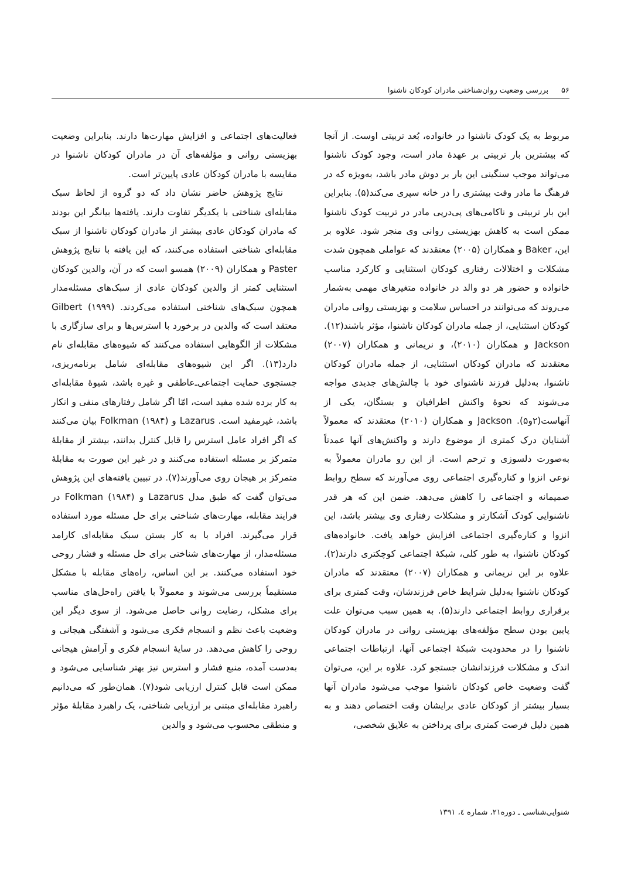۵۶ بررسی وضعیت روان‌شناختی مادران کودکان ناشنوا
مربوط به یک کودک ناشنوا در خانواده، بُعد تربیتی اوست. از آنجا که بیشترین بار تربیتی بر عهدهٔ مادر است، وجود کودک ناشنوا می‌تواند موجب سنگینی این بار بر دوش مادر باشد، به‌ویژه که در فرهنگ ما مادر وقت بیشتری را در خانه سپری می‌کند(۵). بنابراین این بار تربیتی و ناکامی‌های پی‌درپی مادر در تربیت کودک ناشنوا ممکن است به کاهش بهزیستی روانی وی منجر شود. علاوه بر این، Baker و همکاران (۲۰۰۵) معتقدند که عواملی همچون شدت مشکلات و اختلالات رفتاری کودکان استثنایی و کارکرد مناسب خانواده و حضور هر دو والد در خانواده متغیرهای مهمی به‌شمار می‌روند که می‌توانند در احساس سلامت و بهزیستی روانی مادران کودکان استثنایی، از جمله مادران کودکان ناشنوا، مؤثر باشند(۱۲). Jackson و همکاران (۲۰۱۰)، و نریمانی و همکاران (۲۰۰۷) معتقدند که مادران کودکان استثنایی، از جمله مادران کودکان ناشنوا، به‌دلیل فرزند ناشنوای خود با چالش‌های جدیدی مواجه می‌شوند که نحوهٔ واکنش اطرافیان و بستگان، یکی از آنهاست(۲و۵). Jackson و همکاران (۲۰۱۰) معتقدند که معمولاً آشنایان درک کمتری از موضوع دارند و واکنش‌های آنها عمدتاً به‌صورت دلسوزی و ترحم است. از این رو مادران معمولاً به نوعی انزوا و کناره‌گیری اجتماعی روی می‌آورند که سطح روابط صمیمانه و اجتماعی را کاهش می‌دهد. ضمن این که هر قدر ناشنوایی کودک آشکارتر و مشکلات رفتاری وی بیشتر باشد، این انزوا و کناره‌گیری اجتماعی افزایش خواهد یافت. خانواده‌های کودکان ناشنوا، به طور کلی، شبکهٔ اجتماعی کوچکتری دارند(۲). علاوه بر این نریمانی و همکاران (۲۰۰۷) معتقدند که مادران کودکان ناشنوا به‌دلیل شرایط خاص فرزندشان، وقت کمتری برای برقراری روابط اجتماعی دارند(۵). به همین سبب می‌توان علت پایین بودن سطح مؤلفه‌های بهزیستی روانی در مادران کودکان ناشنوا را در محدودیت شبکهٔ اجتماعی آنها، ارتباطات اجتماعی اندک و مشکلات فرزندانشان جستجو کرد. علاوه بر این، می‌توان گفت وضعیت خاص کودکان ناشنوا موجب می‌شود مادران آنها بسیار بیشتر از کودکان عادی برایشان وقت اختصاص دهند و به همین دلیل فرصت کمتری برای پرداختن به علایق شخصی،
فعالیت‌های اجتماعی و افزایش مهارت‌ها دارند. بنابراین وضعیت بهزیستی روانی و مؤلفه‌های آن در مادران کودکان ناشنوا در مقایسه با مادران کودکان عادی پایین‌تر است.
نتایج پژوهش حاضر نشان داد که دو گروه از لحاظ سبک مقابله‌ای شناختی با یکدیگر تفاوت دارند. یافته‌ها بیانگر این بودند که مادران کودکان عادی بیشتر از مادران کودکان ناشنوا از سبک مقابله‌ای شناختی استفاده می‌کنند، که این یافته با نتایج پژوهش Paster و همکاران (۲۰۰۹) همسو است که در آن، والدین کودکان استثنایی کمتر از والدین کودکان عادی از سبک‌های مسئله‌مدار همچون سبک‌های شناختی استفاده می‌کردند. Gilbert (۱۹۹۹) معتقد است که والدین در برخورد با استرس‌ها و برای سازگاری با مشکلات از الگوهایی استفاده می‌کنند که شیوه‌های مقابله‌ای نام دارد(۱۳). اگر این شیوه‌های مقابله‌ای شامل برنامه‌ریزی، جستجوی حمایت اجتماعی‌ـ‌عاطفی و غیره باشد، شیوهٔ مقابله‌ای به کار برده شده مفید است، امّا اگر شامل رفتارهای منفی و انکار باشد، غیرمفید است. Lazarus و Folkman (۱۹۸۴) بیان می‌کنند که اگر افراد عامل استرس را قابل کنترل بدانند، بیشتر از مقابلهٔ متمرکز بر مسئله استفاده می‌کنند و در غیر این صورت به مقابلهٔ متمرکز بر هیجان روی می‌آورند(۷). در تبیین یافته‌های این پژوهش می‌توان گفت که طبق مدل Lazarus و Folkman (۱۹۸۴) در فرایند مقابله، مهارت‌های شناختی برای حل مسئله مورد استفاده قرار می‌گیرند. افراد با به کار بستن سبک مقابله‌ای کارامد مسئله‌مدار، از مهارت‌های شناختی برای حل مسئله و فشار روحی خود استفاده می‌کنند. بر این اساس، راه‌های مقابله با مشکل مستقیماً بررسی می‌شوند و معمولاً با یافتن راه‌حل‌های مناسب برای مشکل، رضایت روانی حاصل می‌شود. از سوی دیگر این وضعیت باعث نظم و انسجام فکری می‌شود و آشفتگی هیجانی و روحی را کاهش می‌دهد. در سایهٔ انسجام فکری و آرامش هیجانی به‌دست آمده، منبع فشار و استرس نیز بهتر شناسایی می‌شود و ممکن است قابل کنترل ارزیابی شود(۷). همان‌طور که می‌دانیم راهبرد مقابله‌ای مبتنی بر ارزیابی شناختی، یک راهبرد مقابلهٔ مؤثر و منطقی محسوب می‌شود و والدین
شنوایی‌شناسی ـ دوره۲۱، شماره ٤، ۱۳۹۱